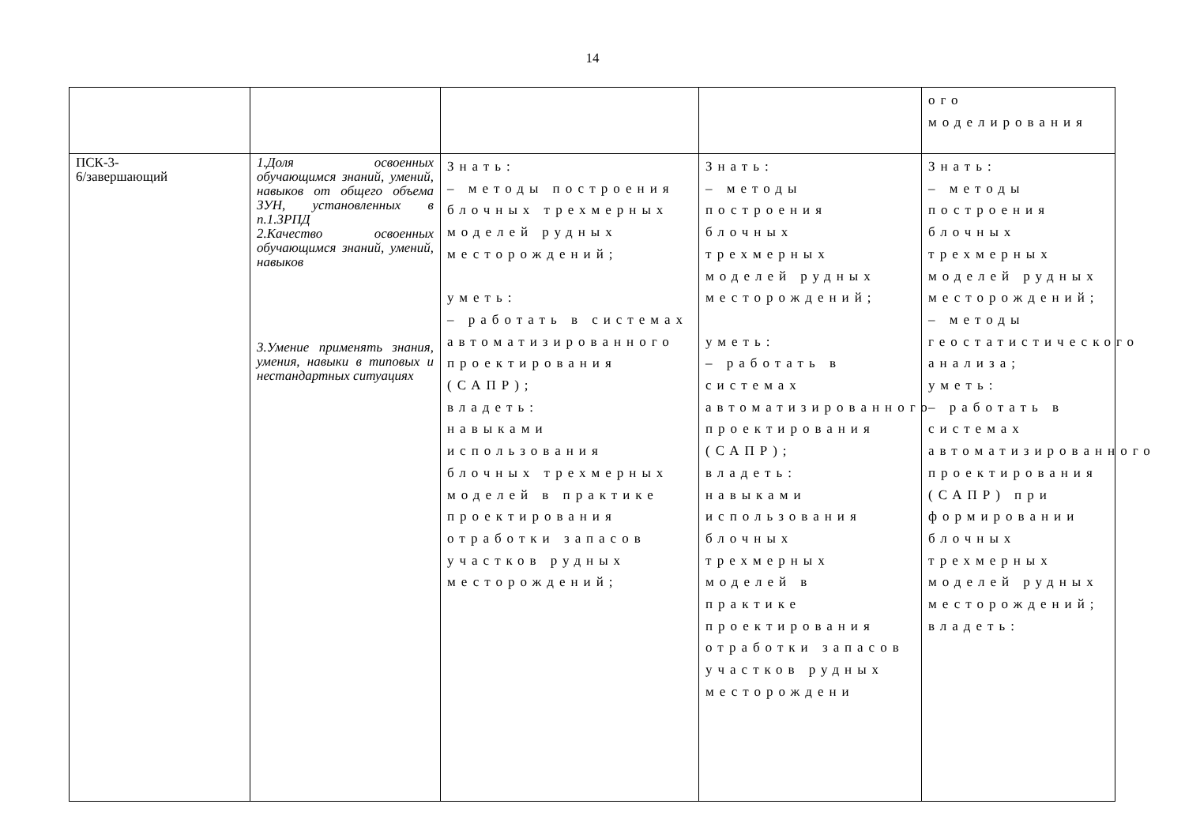14
| | | | | ого моделирования |
| ПСК-3- 6/завершающий | 1.Доля освоенных обучающимся знаний, умений, навыков от общего объема ЗУН, установленных в п.1.3РПД 2.Качество освоенных обучающимся знаний, умений, навыков 3.Умение применять знания, умения, навыки в типовых и нестандартных ситуациях | Знать: – методы построения блочных трехмерных моделей рудных месторождений; уметь: – работать в системах автоматизированного проектирования (САПР); владеть: навыками использования блочных трехмерных моделей в практике проектирования отработки запасов участков рудных месторождений; | Знать: – методы построения блочных трехмерных моделей рудных месторождений; уметь: – работать в системах автоматизированного проектирования (САПР); владеть: навыками использования блочных трехмерных моделей в практике проектирования отработки запасов участков рудных месторождени | Знать: – методы построения блочных трехмерных моделей рудных месторождений; – методы геостатистического анализа; уметь: – работать в системах автоматизированного проектирования (САПР) при формировании блочных трехмерных моделей рудных месторождений; владеть: |